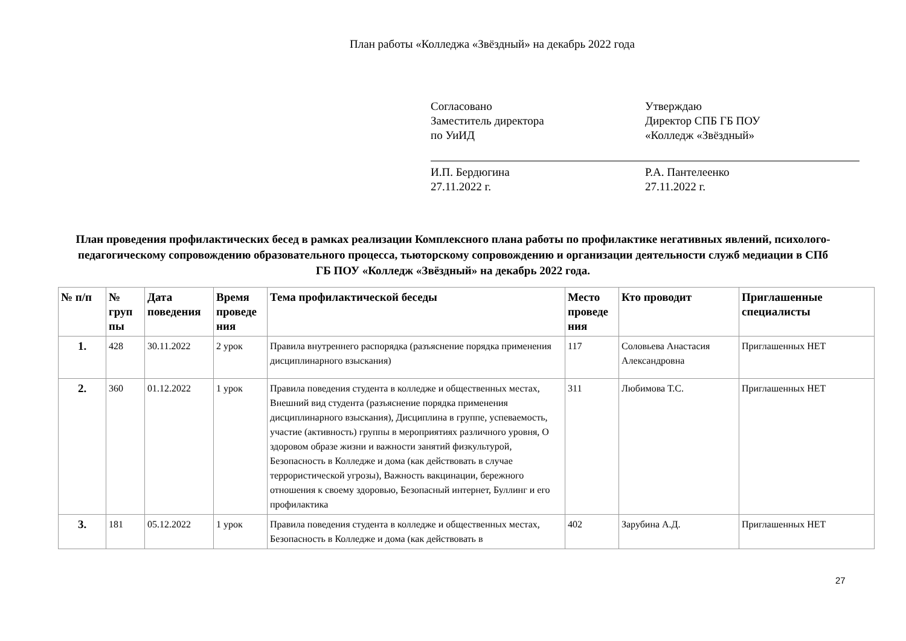План работы «Колледжа «Звёздный» на декабрь 2022 года
Согласовано
Заместитель директора
по УиИД
И.П. Бердюгина
27.11.2022 г.
Утверждаю
Директор СПБ ГБ ПОУ
«Колледж «Звёздный»
Р.А. Пантелеенко
27.11.2022 г.
План проведения профилактических бесед в рамках реализации Комплексного плана работы по профилактике негативных явлений, психолого-педагогическому сопровождению образовательного процесса, тьюторскому сопровождению и организации деятельности служб медиации в СПб ГБ ПОУ «Колледж «Звёздный» на декабрь 2022 года.
| № п/п | № груп пы | Дата поведения | Время проведе ния | Тема профилактической беседы | Место проведе ния | Кто проводит | Приглашенные специалисты |
| --- | --- | --- | --- | --- | --- | --- | --- |
| 1. | 428 | 30.11.2022 | 2 урок | Правила внутреннего распорядка (разъяснение порядка применения дисциплинарного взыскания) | 117 | Соловьева Анастасия Александровна | Приглашенных НЕТ |
| 2. | 360 | 01.12.2022 | 1 урок | Правила поведения студента в колледже и общественных местах, Внешний вид студента (разъяснение порядка применения дисциплинарного взыскания), Дисциплина в группе, успеваемость, участие (активность) группы в мероприятиях различного уровня, О здоровом образе жизни и важности занятий физкультурой, Безопасность в Колледже и дома (как действовать в случае террористической угрозы), Важность вакцинации, бережного отношения к своему здоровью, Безопасный интернет, Буллинг и его профилактика | 311 | Любимова Т.С. | Приглашенных НЕТ |
| 3. | 181 | 05.12.2022 | 1 урок | Правила поведения студента в колледже и общественных местах, Безопасность в Колледже и дома (как действовать в | 402 | Зарубина А.Д. | Приглашенных НЕТ |
27